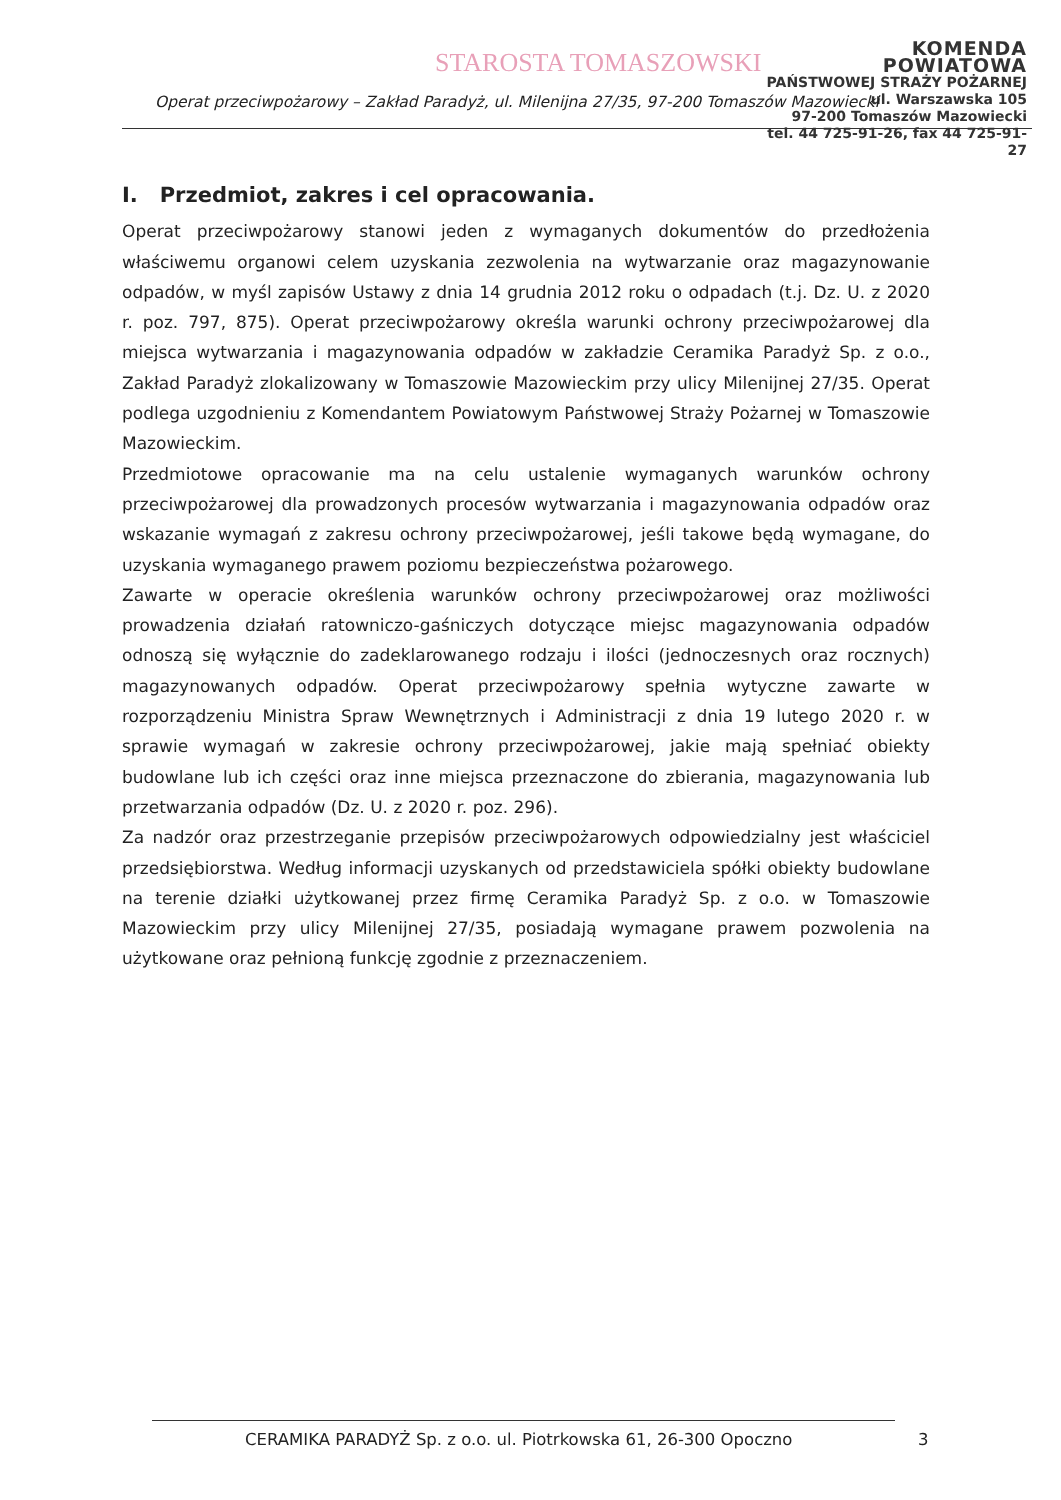STAROSTA TOMASZOWSKI
KOMENDA POWIATOWA
PAŃSTWOWEJ STRAŻY POŻARNEJ
ul. Warszawska 105
97-200 Tomaszów Mazowiecki
tel. 44 725-91-26, fax 44 725-91-27
Operat przeciwpożarowy – Zakład Paradyż, ul. Milenijna 27/35, 97-200 Tomaszów Mazowiecki
I. Przedmiot, zakres i cel opracowania.
Operat przeciwpożarowy stanowi jeden z wymaganych dokumentów do przedłożenia właściwemu organowi celem uzyskania zezwolenia na wytwarzanie oraz magazynowanie odpadów, w myśl zapisów Ustawy z dnia 14 grudnia 2012 roku o odpadach (t.j. Dz. U. z 2020 r. poz. 797, 875). Operat przeciwpożarowy określa warunki ochrony przeciwpożarowej dla miejsca wytwarzania i magazynowania odpadów w zakładzie Ceramika Paradyż Sp. z o.o., Zakład Paradyż zlokalizowany w Tomaszowie Mazowieckim przy ulicy Milenijnej 27/35. Operat podlega uzgodnieniu z Komendantem Powiatowym Państwowej Straży Pożarnej w Tomaszowie Mazowieckim.
Przedmiotowe opracowanie ma na celu ustalenie wymaganych warunków ochrony przeciwpożarowej dla prowadzonych procesów wytwarzania i magazynowania odpadów oraz wskazanie wymagań z zakresu ochrony przeciwpożarowej, jeśli takowe będą wymagane, do uzyskania wymaganego prawem poziomu bezpieczeństwa pożarowego.
Zawarte w operacie określenia warunków ochrony przeciwpożarowej oraz możliwości prowadzenia działań ratowniczo-gaśniczych dotyczące miejsc magazynowania odpadów odnoszą się wyłącznie do zadeklarowanego rodzaju i ilości (jednoczesnych oraz rocznych) magazynowanych odpadów. Operat przeciwpożarowy spełnia wytyczne zawarte w rozporządzeniu Ministra Spraw Wewnętrznych i Administracji z dnia 19 lutego 2020 r. w sprawie wymagań w zakresie ochrony przeciwpożarowej, jakie mają spełniać obiekty budowlane lub ich części oraz inne miejsca przeznaczone do zbierania, magazynowania lub przetwarzania odpadów (Dz. U. z 2020 r. poz. 296).
Za nadzór oraz przestrzeganie przepisów przeciwpożarowych odpowiedzialny jest właściciel przedsiębiorstwa. Według informacji uzyskanych od przedstawiciela spółki obiekty budowlane na terenie działki użytkowanej przez firmę Ceramika Paradyż Sp. z o.o. w Tomaszowie Mazowieckim przy ulicy Milenijnej 27/35, posiadają wymagane prawem pozwolenia na użytkowane oraz pełnioną funkcję zgodnie z przeznaczeniem.
CERAMIKA PARADYŻ Sp. z o.o. ul. Piotrkowska 61, 26-300 Opoczno
3